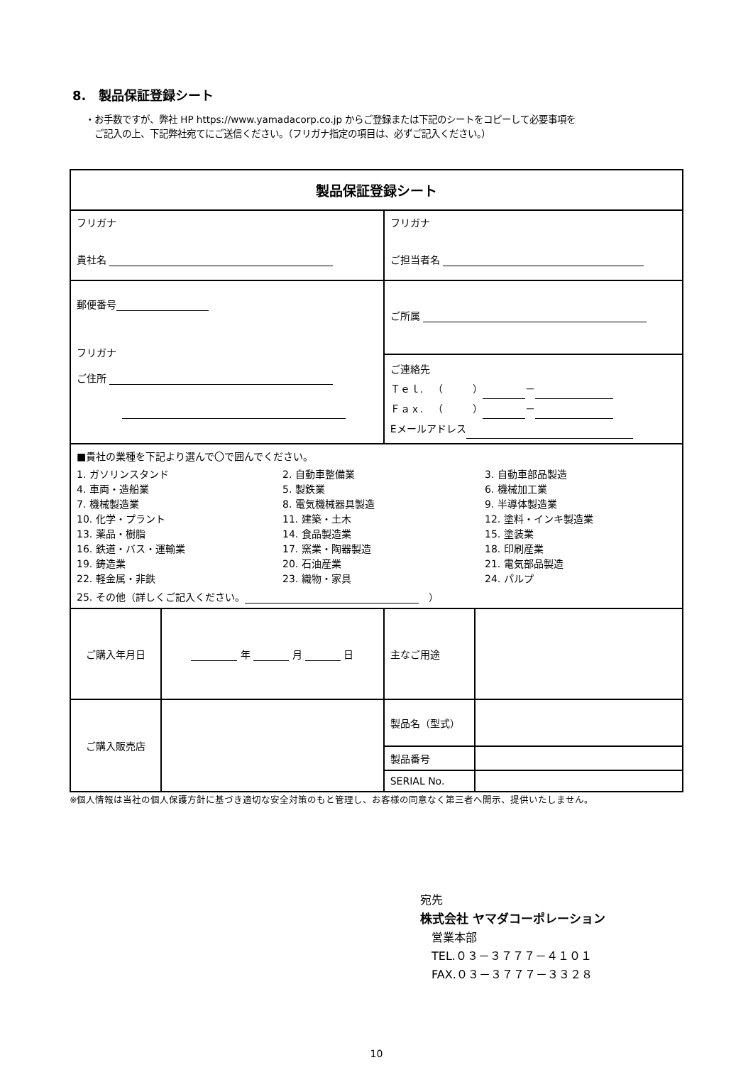8.　製品保証登録シート
・お手数ですが、弊社 HP https://www.yamadacorp.co.jp からご登録または下記のシートをコピーして必要事項を
　ご記入の上、下記弊社宛てにご送信ください。（フリガナ指定の項目は、必ずご記入ください。）
| 製品保証登録シート | | | |
| フリガナ 貴社名 | | フリガナ ご担当者名 | |
| 郵便番号 フリガナ ご住所 | | ご所属 | |
| | | ご連絡先 Ｔｅｌ. （ ） － Ｆａｘ. （ ） － Eメールアドレス | |
| ■貴社の業種を下記より選んで〇で囲んでください。 1. ガソリンスタンド 2. 自動車整備業 3. 自動車部品製造 4. 車両・造船業 5. 製鉄業 6. 機械加工業 7. 機械製造業 8. 電気機械器具製造 9. 半導体製造業 10. 化学・プラント 11. 建築・土木 12. 塗料・インキ製造業 13. 薬品・樹脂 14. 食品製造業 15. 塗装業 16. 鉄道・バス・運輸業 17. 窯業・陶器製造 18. 印刷産業 19. 鋳造業 20. 石油産業 21. 電気部品製造 22. 軽金属・非鉄 23. 織物・家具 24. パルプ 25. その他（詳しくご記入ください。 ） | | | |
| ご購入年月日 | 年 月 日 | 主なご用途 | |
| ご購入販売店 | | 製品名（型式） | |
| | | 製品番号 | |
| | | SERIAL No. | |
※個人情報は当社の個人保護方針に基づき適切な安全対策のもと管理し、お客様の同意なく第三者へ開示、提供いたしません。
宛先
株式会社 ヤマダコーポレーション
　営業本部
　TEL.０３－３７７７－４１０１
　FAX.０３－３７７７－３３２８
10